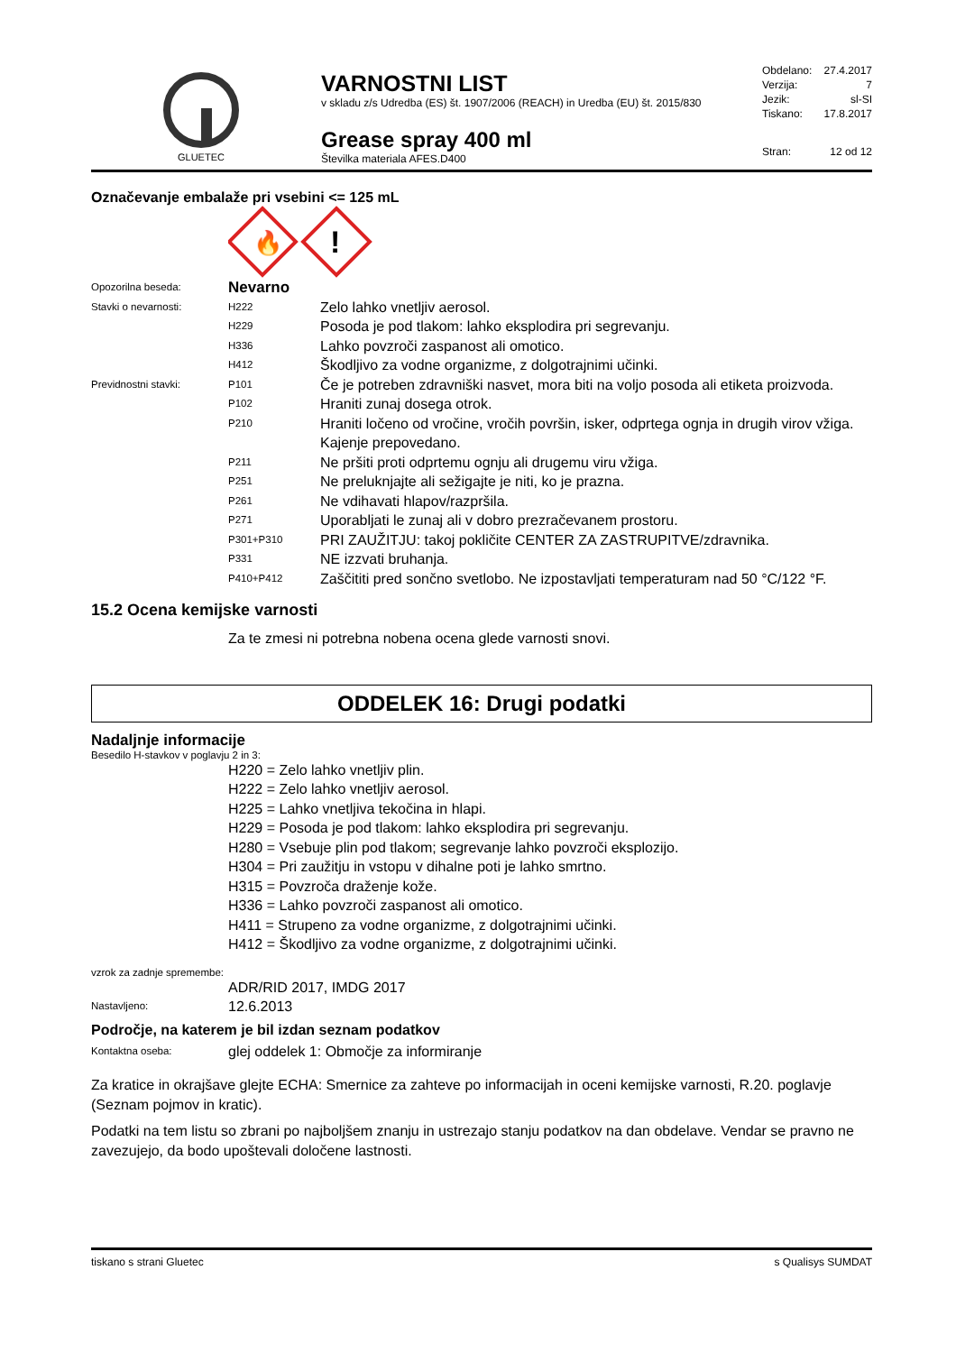GLUETEC
VARNOSTNI LIST
v skladu z/s Udredba (ES) št. 1907/2006 (REACH) in Uredba (EU) št. 2015/830
Grease spray 400 ml
Številka materiala AFES.D400
| Obdelano: | 27.4.2017 |
| Verzija: | 7 |
| Jezik: | sl-SI |
| Tiskano: | 17.8.2017 |
| Stran: | 12 od 12 |
Označevanje embalaže pri vsebini <= 125 mL
🔥
!
| Opozorilna beseda: | Nevarno | |
| Stavki o nevarnosti: | H222 | Zelo lahko vnetljiv aerosol. |
| | H229 | Posoda je pod tlakom: lahko eksplodira pri segrevanju. |
| | H336 | Lahko povzroči zaspanost ali omotico. |
| | H412 | Škodljivo za vodne organizme, z dolgotrajnimi učinki. |
| Previdnostni stavki: | P101 | Če je potreben zdravniški nasvet, mora biti na voljo posoda ali etiketa proizvoda. |
| | P102 | Hraniti zunaj dosega otrok. |
| | P210 | Hraniti ločeno od vročine, vročih površin, isker, odprtega ognja in drugih virov vžiga. Kajenje prepovedano. |
| | P211 | Ne pršiti proti odprtemu ognju ali drugemu viru vžiga. |
| | P251 | Ne preluknjajte ali sežigajte je niti, ko je prazna. |
| | P261 | Ne vdihavati hlapov/razpršila. |
| | P271 | Uporabljati le zunaj ali v dobro prezračevanem prostoru. |
| | P301+P310 | PRI ZAUŽITJU: takoj pokličite CENTER ZA ZASTRUPITVE/zdravnika. |
| | P331 | NE izzvati bruhanja. |
| | P410+P412 | Zaščititi pred sončno svetlobo. Ne izpostavljati temperaturam nad 50 °C/122 °F. |
15.2 Ocena kemijske varnosti
Za te zmesi ni potrebna nobena ocena glede varnosti snovi.
ODDELEK 16: Drugi podatki
Nadaljnje informacije
Besedilo H-stavkov v poglavju 2 in 3:
H220 = Zelo lahko vnetljiv plin.
H222 = Zelo lahko vnetljiv aerosol.
H225 = Lahko vnetljiva tekočina in hlapi.
H229 = Posoda je pod tlakom: lahko eksplodira pri segrevanju.
H280 = Vsebuje plin pod tlakom; segrevanje lahko povzroči eksplozijo.
H304 = Pri zaužitju in vstopu v dihalne poti je lahko smrtno.
H315 = Povzroča draženje kože.
H336 = Lahko povzroči zaspanost ali omotico.
H411 = Strupeno za vodne organizme, z dolgotrajnimi učinki.
H412 = Škodljivo za vodne organizme, z dolgotrajnimi učinki.
vzrok za zadnje spremembe:
ADR/RID 2017, IMDG 2017
| Nastavljeno: | 12.6.2013 |
Področje, na katerem je bil izdan seznam podatkov
| Kontaktna oseba: | glej oddelek 1: Območje za informiranje |
Za kratice in okrajšave glejte ECHA: Smernice za zahteve po informacijah in oceni kemijske varnosti, R.20. poglavje (Seznam pojmov in kratic).
Podatki na tem listu so zbrani po najboljšem znanju in ustrezajo stanju podatkov na dan obdelave. Vendar se pravno ne zavezujejo, da bodo upoštevali določene lastnosti.
tiskano s strani Gluetec s Qualisys SUMDAT